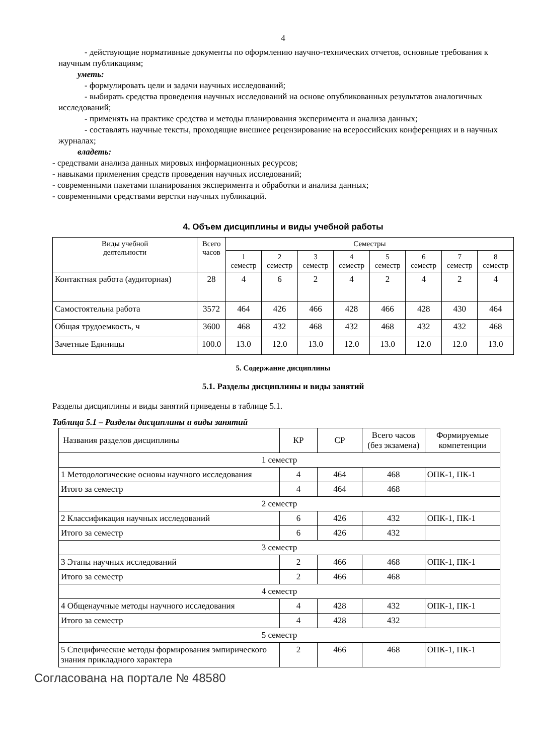4
- действующие нормативные документы по оформлению научно-технических отчетов, основные требования к научным публикациям;
уметь:
- формулировать цели и задачи научных исследований;
- выбирать средства проведения научных исследований на основе опубликованных результатов аналогичных исследований;
- применять на практике средства и методы планирования эксперимента и анализа данных;
- составлять научные тексты, проходящие внешнее рецензирование на всероссийских конференциях и в научных журналах;
владеть:
- средствами анализа данных мировых информационных ресурсов;
- навыками применения средств проведения научных исследований;
- современными пакетами планирования эксперимента и обработки и анализа данных;
- современными средствами верстки научных публикаций.
4. Объем дисциплины и виды учебной работы
| Виды учебной деятельности | Всего часов | Семестры | | | | | | | |
| --- | --- | --- | --- | --- | --- | --- | --- | --- | --- |
| | | 1 семестр | 2 семестр | 3 семестр | 4 семестр | 5 семестр | 6 семестр | 7 семестр | 8 семестр |
| Контактная работа (аудиторная) | 28 | 4 | 6 | 2 | 4 | 2 | 4 | 2 | 4 |
| Самостоятельна работа | 3572 | 464 | 426 | 466 | 428 | 466 | 428 | 430 | 464 |
| Общая трудоемкость, ч | 3600 | 468 | 432 | 468 | 432 | 468 | 432 | 432 | 468 |
| Зачетные Единицы | 100.0 | 13.0 | 12.0 | 13.0 | 12.0 | 13.0 | 12.0 | 12.0 | 13.0 |
5. Содержание дисциплины
5.1. Разделы дисциплины и виды занятий
Разделы дисциплины и виды занятий приведены в таблице 5.1.
Таблица 5.1 – Разделы дисциплины и виды занятий
| Названия разделов дисциплины | КР | СР | Всего часов (без экзамена) | Формируемые компетенции |
| 1 семестр | | | | |
| 1 Методологические основы научного исследования | 4 | 464 | 468 | ОПК-1, ПК-1 |
| Итого за семестр | 4 | 464 | 468 | |
| 2 семестр | | | | |
| 2 Классификация научных исследований | 6 | 426 | 432 | ОПК-1, ПК-1 |
| Итого за семестр | 6 | 426 | 432 | |
| 3 семестр | | | | |
| 3 Этапы научных исследований | 2 | 466 | 468 | ОПК-1, ПК-1 |
| Итого за семестр | 2 | 466 | 468 | |
| 4 семестр | | | | |
| 4 Общенаучные методы научного исследования | 4 | 428 | 432 | ОПК-1, ПК-1 |
| Итого за семестр | 4 | 428 | 432 | |
| 5 семестр | | | | |
| 5 Специфические методы формирования эмпирического знания прикладного характера | 2 | 466 | 468 | ОПК-1, ПК-1 |
Согласована на портале № 48580